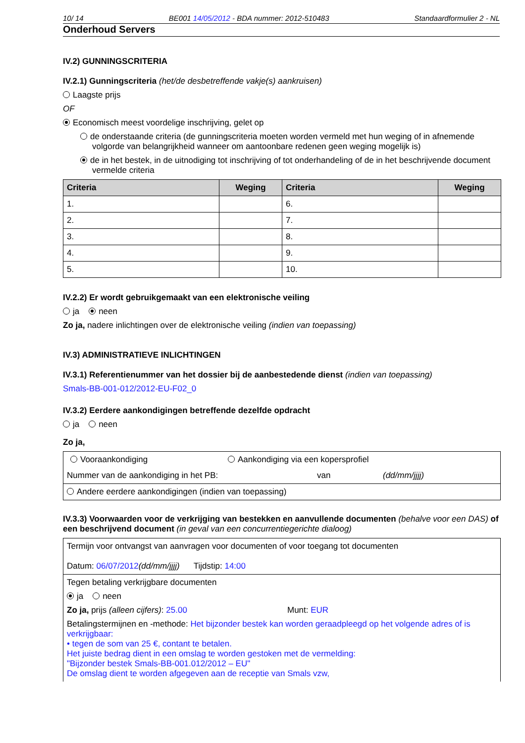10/ 14 BE001 14/05/2012 - BDA nummer: 2012-510483 Standaardformulier 2 - NL
Onderhoud Servers
IV.2) GUNNINGSCRITERIA
IV.2.1) Gunningscriteria (het/de desbetreffende vakje(s) aankruisen)
Laagste prijs
OF
Economisch meest voordelige inschrijving, gelet op
de onderstaande criteria (de gunningscriteria moeten worden vermeld met hun weging of in afnemende volgorde van belangrijkheid wanneer om aantoonbare redenen geen weging mogelijk is)
de in het bestek, in de uitnodiging tot inschrijving of tot onderhandeling of de in het beschrijvende document vermelde criteria
| Criteria | Weging | Criteria | Weging |
| --- | --- | --- | --- |
| 1. | | 6. | |
| 2. | | 7. | |
| 3. | | 8. | |
| 4. | | 9. | |
| 5. | | 10. | |
IV.2.2) Er wordt gebruikgemaakt van een elektronische veiling
ja neen
Zo ja, nadere inlichtingen over de elektronische veiling (indien van toepassing)
IV.3) ADMINISTRATIEVE INLICHTINGEN
IV.3.1) Referentienummer van het dossier bij de aanbestedende dienst (indien van toepassing)
Smals-BB-001-012/2012-EU-F02_0
IV.3.2) Eerdere aankondigingen betreffende dezelfde opdracht
ja neen
Zo ja,
Vooraankondiging Aankondiging via een kopersprofiel
Nummer van de aankondiging in het PB: van (dd/mm/jjjj)
Andere eerdere aankondigingen (indien van toepassing)
IV.3.3) Voorwaarden voor de verkrijging van bestekken en aanvullende documenten (behalve voor een DAS) of een beschrijvend document (in geval van een concurrentiegerichte dialoog)
Termijn voor ontvangst van aanvragen voor documenten of voor toegang tot documenten
Datum: 06/07/2012(dd/mm/jjjj) Tijdstip: 14:00
Tegen betaling verkrijgbare documenten
ja neen
Zo ja, prijs (alleen cijfers): 25.00 Munt: EUR
Betalingstermijnen en -methode: Het bijzonder bestek kan worden geraadpleegd op het volgende adres of is verkrijgbaar:
• tegen de som van 25 €, contant te betalen.
Het juiste bedrag dient in een omslag te worden gestoken met de vermelding:
"Bijzonder bestek Smals-BB-001.012/2012 – EU"
De omslag dient te worden afgegeven aan de receptie van Smals vzw,